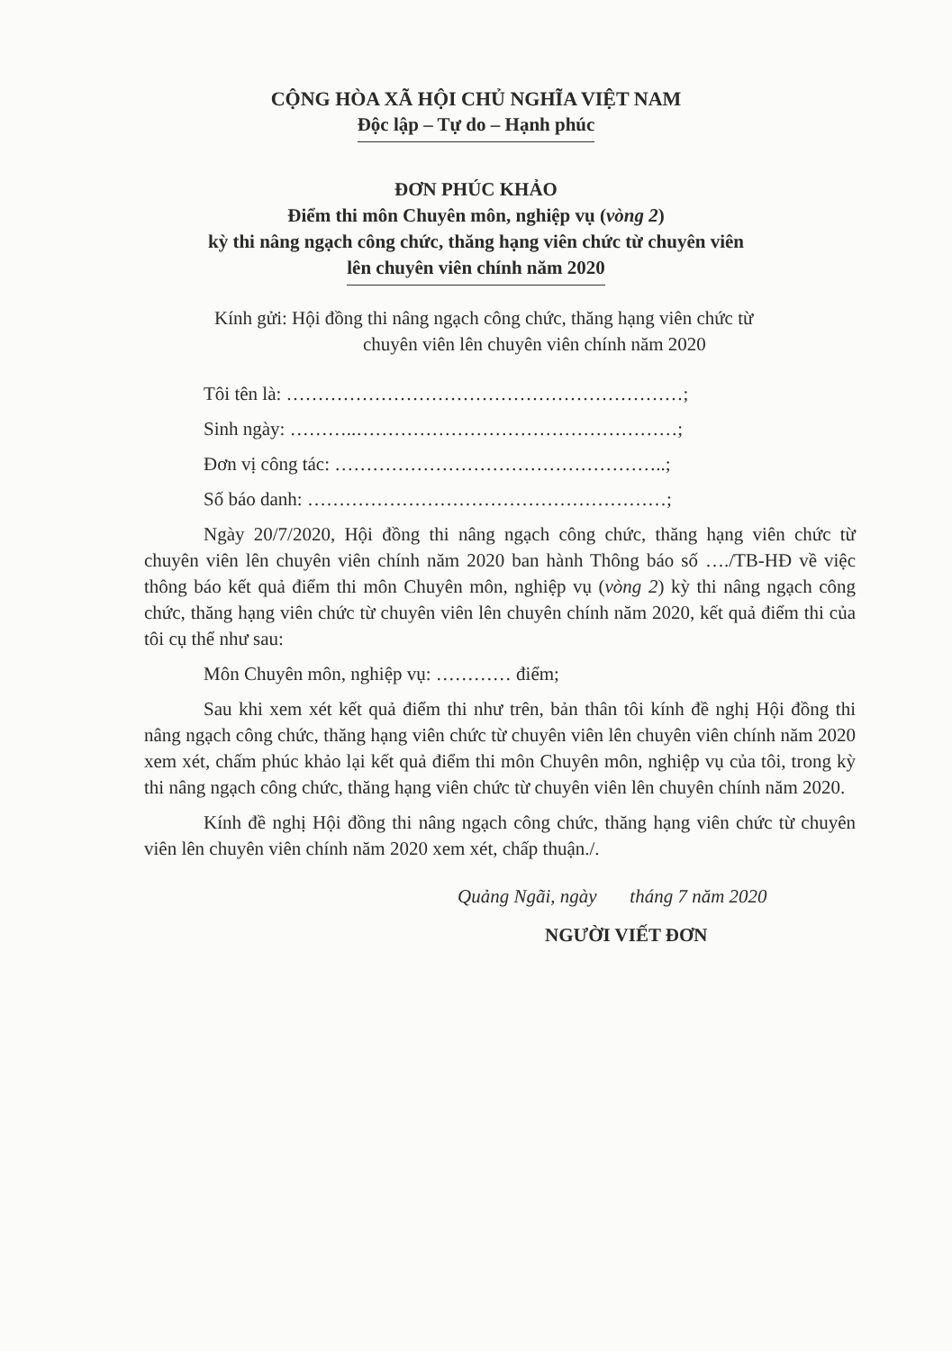CỘNG HÒA XÃ HỘI CHỦ NGHĨA VIỆT NAM
Độc lập – Tự do – Hạnh phúc
ĐƠN PHÚC KHẢO
Điểm thi môn Chuyên môn, nghiệp vụ (vòng 2)
kỳ thi nâng ngạch công chức, thăng hạng viên chức từ chuyên viên
lên chuyên viên chính năm 2020
Kính gửi: Hội đồng thi nâng ngạch công chức, thăng hạng viên chức từ
chuyên viên lên chuyên viên chính năm 2020
Tôi tên là: ………………………………………………………;
Sinh ngày: ………..……………………………………………;
Đơn vị công tác: ……………………………………………..;
Số báo danh: …………………………………………………;
Ngày 20/7/2020, Hội đồng thi nâng ngạch công chức, thăng hạng viên chức từ chuyên viên lên chuyên viên chính năm 2020 ban hành Thông báo số …./TB-HĐ về việc thông báo kết quả điểm thi môn Chuyên môn, nghiệp vụ (vòng 2) kỳ thi nâng ngạch công chức, thăng hạng viên chức từ chuyên viên lên chuyên chính năm 2020, kết quả điểm thi của tôi cụ thể như sau:
Môn Chuyên môn, nghiệp vụ: ………… điểm;
Sau khi xem xét kết quả điểm thi như trên, bản thân tôi kính đề nghị Hội đồng thi nâng ngạch công chức, thăng hạng viên chức từ chuyên viên lên chuyên viên chính năm 2020 xem xét, chấm phúc khảo lại kết quả điểm thi môn Chuyên môn, nghiệp vụ của tôi, trong kỳ thi nâng ngạch công chức, thăng hạng viên chức từ chuyên viên lên chuyên chính năm 2020.
Kính đề nghị Hội đồng thi nâng ngạch công chức, thăng hạng viên chức từ chuyên viên lên chuyên viên chính năm 2020 xem xét, chấp thuận./.
Quảng Ngãi, ngày tháng 7 năm 2020
NGƯỜI VIẾT ĐƠN